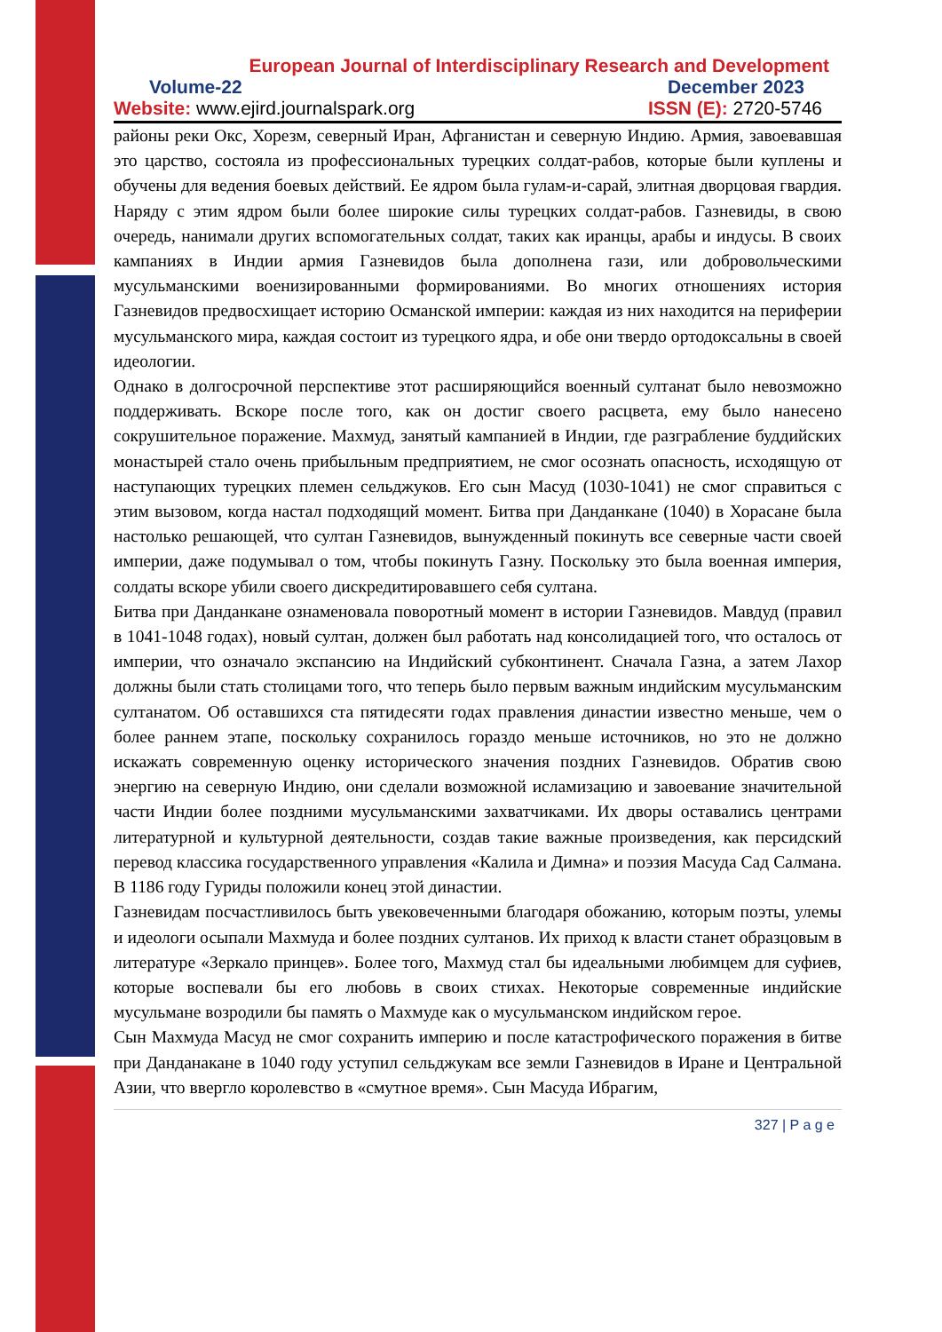European Journal of Interdisciplinary Research and Development
Volume-22 December 2023
Website: www.ejird.journalspark.org ISSN (E): 2720-5746
районы реки Окс, Хорезм, северный Иран, Афганистан и северную Индию. Армия, завоевавшая это царство, состояла из профессиональных турецких солдат-рабов, которые были куплены и обучены для ведения боевых действий. Ее ядром была гулам-и-сарай, элитная дворцовая гвардия. Наряду с этим ядром были более широкие силы турецких солдат-рабов. Газневиды, в свою очередь, нанимали других вспомогательных солдат, таких как иранцы, арабы и индусы. В своих кампаниях в Индии армия Газневидов была дополнена гази, или добровольческими мусульманскими военизированными формированиями. Во многих отношениях история Газневидов предвосхищает историю Османской империи: каждая из них находится на периферии мусульманского мира, каждая состоит из турецкого ядра, и обе они твердо ортодоксальны в своей идеологии.
Однако в долгосрочной перспективе этот расширяющийся военный султанат было невозможно поддерживать. Вскоре после того, как он достиг своего расцвета, ему было нанесено сокрушительное поражение. Махмуд, занятый кампанией в Индии, где разграбление буддийских монастырей стало очень прибыльным предприятием, не смог осознать опасность, исходящую от наступающих турецких племен сельджуков. Его сын Масуд (1030-1041) не смог справиться с этим вызовом, когда настал подходящий момент. Битва при Данданкане (1040) в Хорасане была настолько решающей, что султан Газневидов, вынужденный покинуть все северные части своей империи, даже подумывал о том, чтобы покинуть Газну. Поскольку это была военная империя, солдаты вскоре убили своего дискредитировавшего себя султана.
Битва при Данданкане ознаменовала поворотный момент в истории Газневидов. Мавдуд (правил в 1041-1048 годах), новый султан, должен был работать над консолидацией того, что осталось от империи, что означало экспансию на Индийский субконтинент. Сначала Газна, а затем Лахор должны были стать столицами того, что теперь было первым важным индийским мусульманским султанатом. Об оставшихся ста пятидесяти годах правления династии известно меньше, чем о более раннем этапе, поскольку сохранилось гораздо меньше источников, но это не должно искажать современную оценку исторического значения поздних Газневидов. Обратив свою энергию на северную Индию, они сделали возможной исламизацию и завоевание значительной части Индии более поздними мусульманскими захватчиками. Их дворы оставались центрами литературной и культурной деятельности, создав такие важные произведения, как персидский перевод классика государственного управления «Калила и Димна» и поэзия Масуда Сад Салмана. В 1186 году Гуриды положили конец этой династии.
Газневидам посчастливилось быть увековеченными благодаря обожанию, которым поэты, улемы и идеологи осыпали Махмуда и более поздних султанов. Их приход к власти станет образцовым в литературе «Зеркало принцев». Более того, Махмуд стал бы идеальными любимцем для суфиев, которые воспевали бы его любовь в своих стихах. Некоторые современные индийские мусульмане возродили бы память о Махмуде как о мусульманском индийском герое.
Сын Махмуда Масуд не смог сохранить империю и после катастрофического поражения в битве при Данданакане в 1040 году уступил сельджукам все земли Газневидов в Иране и Центральной Азии, что ввергло королевство в «смутное время». Сын Масуда Ибрагим,
327 | P a g e